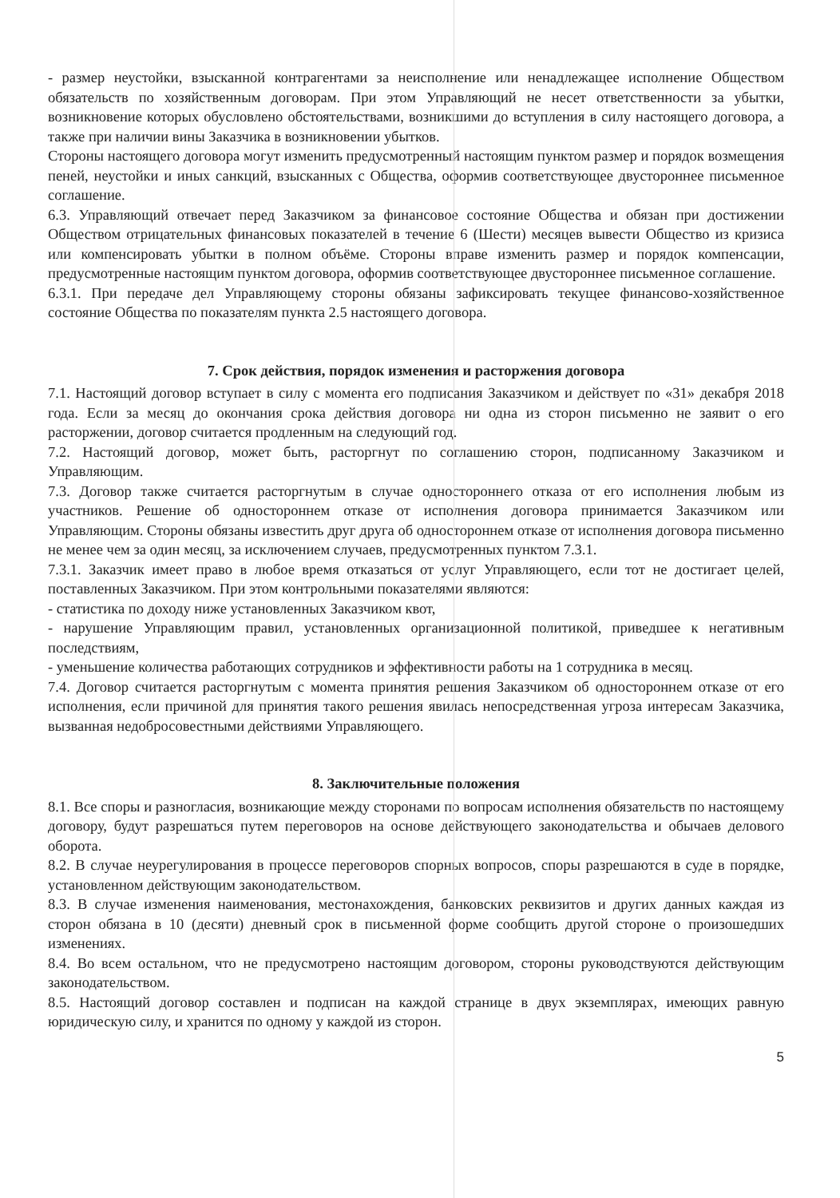- размер неустойки, взысканной контрагентами за неисполнение или ненадлежащее исполнение Обществом обязательств по хозяйственным договорам. При этом Управляющий не несет ответственности за убытки, возникновение которых обусловлено обстоятельствами, возникшими до вступления в силу настоящего договора, а также при наличии вины Заказчика в возникновении убытков.
Стороны настоящего договора могут изменить предусмотренный настоящим пунктом размер и порядок возмещения пеней, неустойки и иных санкций, взысканных с Общества, оформив соответствующее двустороннее письменное соглашение.
6.3. Управляющий отвечает перед Заказчиком за финансовое состояние Общества и обязан при достижении Обществом отрицательных финансовых показателей в течение 6 (Шести) месяцев вывести Общество из кризиса или компенсировать убытки в полном объёме. Стороны вправе изменить размер и порядок компенсации, предусмотренные настоящим пунктом договора, оформив соответствующее двустороннее письменное соглашение.
6.3.1. При передаче дел Управляющему стороны обязаны зафиксировать текущее финансово-хозяйственное состояние Общества по показателям пункта 2.5 настоящего договора.
7. Срок действия, порядок изменения и расторжения договора
7.1. Настоящий договор вступает в силу с момента его подписания Заказчиком и действует по «31» декабря 2018 года. Если за месяц до окончания срока действия договора ни одна из сторон письменно не заявит о его расторжении, договор считается продленным на следующий год.
7.2. Настоящий договор, может быть, расторгнут по соглашению сторон, подписанному Заказчиком и Управляющим.
7.3. Договор также считается расторгнутым в случае одностороннего отказа от его исполнения любым из участников. Решение об одностороннем отказе от исполнения договора принимается Заказчиком или Управляющим. Стороны обязаны известить друг друга об одностороннем отказе от исполнения договора письменно не менее чем за один месяц, за исключением случаев, предусмотренных пунктом 7.3.1.
7.3.1. Заказчик имеет право в любое время отказаться от услуг Управляющего, если тот не достигает целей, поставленных Заказчиком. При этом контрольными показателями являются:
- статистика по доходу ниже установленных Заказчиком квот,
- нарушение Управляющим правил, установленных организационной политикой, приведшее к негативным последствиям,
- уменьшение количества работающих сотрудников и эффективности работы на 1 сотрудника в месяц.
7.4. Договор считается расторгнутым с момента принятия решения Заказчиком об одностороннем отказе от его исполнения, если причиной для принятия такого решения явилась непосредственная угроза интересам Заказчика, вызванная недобросовестными действиями Управляющего.
8. Заключительные положения
8.1. Все споры и разногласия, возникающие между сторонами по вопросам исполнения обязательств по настоящему договору, будут разрешаться путем переговоров на основе действующего законодательства и обычаев делового оборота.
8.2. В случае неурегулирования в процессе переговоров спорных вопросов, споры разрешаются в суде в порядке, установленном действующим законодательством.
8.3. В случае изменения наименования, местонахождения, банковских реквизитов и других данных каждая из сторон обязана в 10 (десяти) дневный срок в письменной форме сообщить другой стороне о произошедших изменениях.
8.4. Во всем остальном, что не предусмотрено настоящим договором, стороны руководствуются действующим законодательством.
8.5. Настоящий договор составлен и подписан на каждой странице в двух экземплярах, имеющих равную юридическую силу, и хранится по одному у каждой из сторон.
5